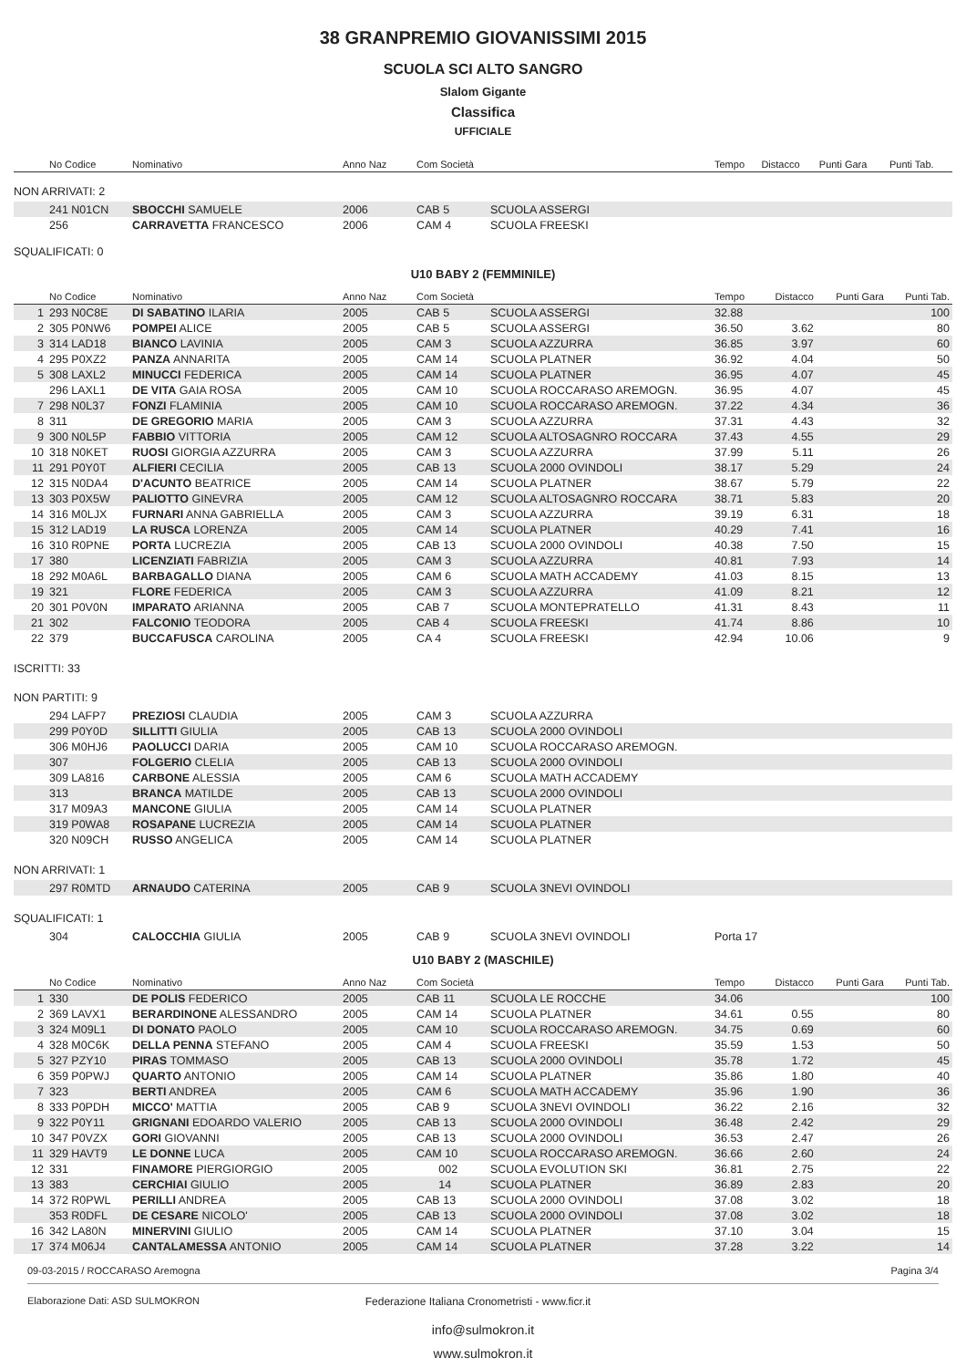38 GRANPREMIO GIOVANISSIMI 2015
SCUOLA SCI ALTO SANGRO
Slalom Gigante
Classifica
UFFICIALE
| | No Codice | Nominativo | Anno Naz | Com Società | | Tempo | Distacco | Punti Gara | Punti Tab. |
| --- | --- | --- | --- | --- | --- | --- | --- | --- | --- |
NON ARRIVATI: 2
| | 241 N01CN | SBOCCHI SAMUELE | 2006 | CAB 5 | SCUOLA ASSERGI |
| | 256 | CARRAVETTA FRANCESCO | 2006 | CAM 4 | SCUOLA FREESKI |
SQUALIFICATI: 0
U10 BABY 2 (FEMMINILE)
| | No Codice | Nominativo | Anno Naz | Com Società | | Tempo | Distacco | Punti Gara | Punti Tab. |
| --- | --- | --- | --- | --- | --- | --- | --- | --- | --- |
| 1 | 293 N0C8E | DI SABATINO ILARIA | 2005 | CAB 5 | SCUOLA ASSERGI | 32.88 | | | 100 |
| 2 | 305 P0NW6 | POMPEI ALICE | 2005 | CAB 5 | SCUOLA ASSERGI | 36.50 | 3.62 | | 80 |
| 3 | 314 LAD18 | BIANCO LAVINIA | 2005 | CAM 3 | SCUOLA AZZURRA | 36.85 | 3.97 | | 60 |
| 4 | 295 P0XZ2 | PANZA ANNARITA | 2005 | CAM 14 | SCUOLA PLATNER | 36.92 | 4.04 | | 50 |
| 5 | 308 LAXL2 | MINUCCI FEDERICA | 2005 | CAM 14 | SCUOLA PLATNER | 36.95 | 4.07 | | 45 |
| | 296 LAXL1 | DE VITA GAIA ROSA | 2005 | CAM 10 | SCUOLA ROCCARASO AREMOGN. | 36.95 | 4.07 | | 45 |
| 7 | 298 N0L37 | FONZI FLAMINIA | 2005 | CAM 10 | SCUOLA ROCCARASO AREMOGN. | 37.22 | 4.34 | | 36 |
| 8 | 311 | DE GREGORIO MARIA | 2005 | CAM 3 | SCUOLA AZZURRA | 37.31 | 4.43 | | 32 |
| 9 | 300 N0L5P | FABBIO VITTORIA | 2005 | CAM 12 | SCUOLA ALTOSAGNRO ROCCARA | 37.43 | 4.55 | | 29 |
| 10 | 318 N0KET | RUOSI GIORGIA AZZURRA | 2005 | CAM 3 | SCUOLA AZZURRA | 37.99 | 5.11 | | 26 |
| 11 | 291 P0Y0T | ALFIERI CECILIA | 2005 | CAB 13 | SCUOLA 2000 OVINDOLI | 38.17 | 5.29 | | 24 |
| 12 | 315 N0DA4 | D'ACUNTO BEATRICE | 2005 | CAM 14 | SCUOLA PLATNER | 38.67 | 5.79 | | 22 |
| 13 | 303 P0X5W | PALIOTTO GINEVRA | 2005 | CAM 12 | SCUOLA ALTOSAGNRO ROCCARA | 38.71 | 5.83 | | 20 |
| 14 | 316 M0LJX | FURNARI ANNA GABRIELLA | 2005 | CAM 3 | SCUOLA AZZURRA | 39.19 | 6.31 | | 18 |
| 15 | 312 LAD19 | LA RUSCA LORENZA | 2005 | CAM 14 | SCUOLA PLATNER | 40.29 | 7.41 | | 16 |
| 16 | 310 R0PNE | PORTA LUCREZIA | 2005 | CAB 13 | SCUOLA 2000 OVINDOLI | 40.38 | 7.50 | | 15 |
| 17 | 380 | LICENZIATI FABRIZIA | 2005 | CAM 3 | SCUOLA AZZURRA | 40.81 | 7.93 | | 14 |
| 18 | 292 M0A6L | BARBAGALLO DIANA | 2005 | CAM 6 | SCUOLA MATH ACCADEMY | 41.03 | 8.15 | | 13 |
| 19 | 321 | FLORE FEDERICA | 2005 | CAM 3 | SCUOLA AZZURRA | 41.09 | 8.21 | | 12 |
| 20 | 301 P0V0N | IMPARATO ARIANNA | 2005 | CAB 7 | SCUOLA MONTEPRATELLO | 41.31 | 8.43 | | 11 |
| 21 | 302 | FALCONIO TEODORA | 2005 | CAB 4 | SCUOLA FREESKI | 41.74 | 8.86 | | 10 |
| 22 | 379 | BUCCAFUSCA CAROLINA | 2005 | CA 4 | SCUOLA FREESKI | 42.94 | 10.06 | | 9 |
ISCRITTI: 33
NON PARTITI: 9
| | 294 LAFP7 | PREZIOSI CLAUDIA | 2005 | CAM 3 | SCUOLA AZZURRA |
| | 299 P0Y0D | SILLITTI GIULIA | 2005 | CAB 13 | SCUOLA 2000 OVINDOLI |
| | 306 M0HJ6 | PAOLUCCI DARIA | 2005 | CAM 10 | SCUOLA ROCCARASO AREMOGN. |
| | 307 | FOLGERIO CLELIA | 2005 | CAB 13 | SCUOLA 2000 OVINDOLI |
| | 309 LA816 | CARBONE ALESSIA | 2005 | CAM 6 | SCUOLA MATH ACCADEMY |
| | 313 | BRANCA MATILDE | 2005 | CAB 13 | SCUOLA 2000 OVINDOLI |
| | 317 M09A3 | MANCONE GIULIA | 2005 | CAM 14 | SCUOLA PLATNER |
| | 319 P0WA8 | ROSAPANE LUCREZIA | 2005 | CAM 14 | SCUOLA PLATNER |
| | 320 N09CH | RUSSO ANGELICA | 2005 | CAM 14 | SCUOLA PLATNER |
NON ARRIVATI: 1
| | 297 R0MTD | ARNAUDO CATERINA | 2005 | CAB 9 | SCUOLA 3NEVI OVINDOLI |
SQUALIFICATI: 1
| | 304 | CALOCCHIA GIULIA | 2005 | CAB 9 | SCUOLA 3NEVI OVINDOLI | Porta 17 |
U10 BABY 2 (MASCHILE)
| | No Codice | Nominativo | Anno Naz | Com Società | | Tempo | Distacco | Punti Gara | Punti Tab. |
| --- | --- | --- | --- | --- | --- | --- | --- | --- | --- |
| 1 | 330 | DE POLIS FEDERICO | 2005 | CAB 11 | SCUOLA LE ROCCHE | 34.06 | | | 100 |
| 2 | 369 LAVX1 | BERARDINONE ALESSANDRO | 2005 | CAM 14 | SCUOLA PLATNER | 34.61 | 0.55 | | 80 |
| 3 | 324 M09L1 | DI DONATO PAOLO | 2005 | CAM 10 | SCUOLA ROCCARASO AREMOGN. | 34.75 | 0.69 | | 60 |
| 4 | 328 M0C6K | DELLA PENNA STEFANO | 2005 | CAM 4 | SCUOLA FREESKI | 35.59 | 1.53 | | 50 |
| 5 | 327 PZY10 | PIRAS TOMMASO | 2005 | CAB 13 | SCUOLA 2000 OVINDOLI | 35.78 | 1.72 | | 45 |
| 6 | 359 P0PWJ | QUARTO ANTONIO | 2005 | CAM 14 | SCUOLA PLATNER | 35.86 | 1.80 | | 40 |
| 7 | 323 | BERTI ANDREA | 2005 | CAM 6 | SCUOLA MATH ACCADEMY | 35.96 | 1.90 | | 36 |
| 8 | 333 P0PDH | MICCO' MATTIA | 2005 | CAB 9 | SCUOLA 3NEVI OVINDOLI | 36.22 | 2.16 | | 32 |
| 9 | 322 P0Y11 | GRIGNANI EDOARDO VALERIO | 2005 | CAB 13 | SCUOLA 2000 OVINDOLI | 36.48 | 2.42 | | 29 |
| 10 | 347 P0VZX | GORI GIOVANNI | 2005 | CAB 13 | SCUOLA 2000 OVINDOLI | 36.53 | 2.47 | | 26 |
| 11 | 329 HAVT9 | LE DONNE LUCA | 2005 | CAM 10 | SCUOLA ROCCARASO AREMOGN. | 36.66 | 2.60 | | 24 |
| 12 | 331 | FINAMORE PIERGIORGIO | 2005 | 002 | SCUOLA EVOLUTION SKI | 36.81 | 2.75 | | 22 |
| 13 | 383 | CERCHIAI GIULIO | 2005 | 14 | SCUOLA PLATNER | 36.89 | 2.83 | | 20 |
| 14 | 372 R0PWL | PERILLI ANDREA | 2005 | CAB 13 | SCUOLA 2000 OVINDOLI | 37.08 | 3.02 | | 18 |
| | 353 R0DFL | DE CESARE NICOLO' | 2005 | CAB 13 | SCUOLA 2000 OVINDOLI | 37.08 | 3.02 | | 18 |
| 16 | 342 LA80N | MINERVINI GIULIO | 2005 | CAM 14 | SCUOLA PLATNER | 37.10 | 3.04 | | 15 |
| 17 | 374 M06J4 | CANTALAMESSA ANTONIO | 2005 | CAM 14 | SCUOLA PLATNER | 37.28 | 3.22 | | 14 |
09-03-2015 / ROCCARASO Aremogna Pagina 3/4
Elaborazione Dati: ASD SULMOKRON Federazione Italiana Cronometristi - www.ficr.it
info@sulmokron.it
www.sulmokron.it